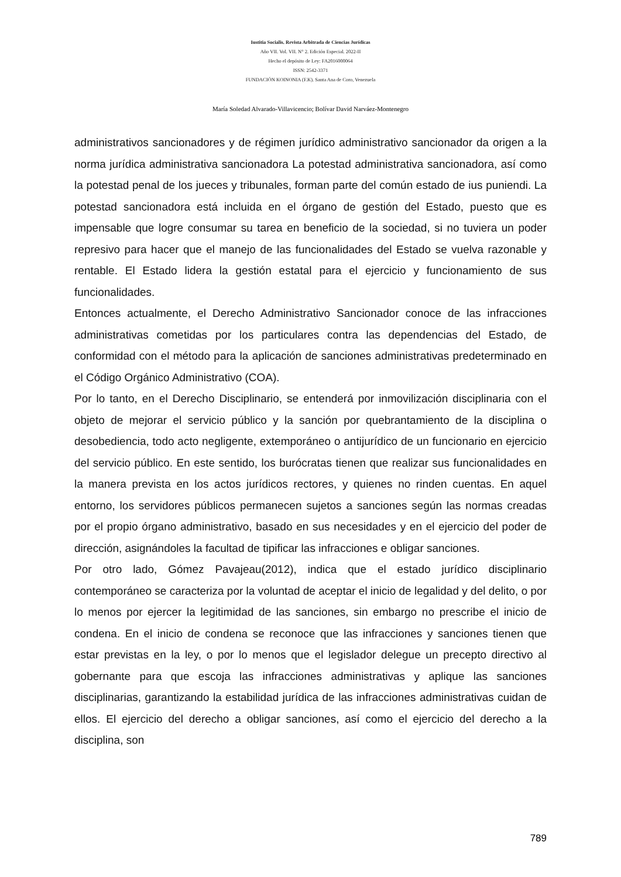Iustitia Socialis. Revista Arbitrada de Ciencias Jurídicas
Año VII. Vol. VII. N° 2. Edición Especial. 2022-II
Hecho el depósito de Ley: FA2016000064
ISSN: 2542-3371
FUNDACIÓN KOINONIA (F.K). Santa Ana de Coro, Venezuela
María Soledad Alvarado-Villavicencio; Bolívar David Narváez-Montenegro
administrativos sancionadores y de régimen jurídico administrativo sancionador da origen a la norma jurídica administrativa sancionadora La potestad administrativa sancionadora, así como la potestad penal de los jueces y tribunales, forman parte del común estado de ius puniendi. La potestad sancionadora está incluida en el órgano de gestión del Estado, puesto que es impensable que logre consumar su tarea en beneficio de la sociedad, si no tuviera un poder represivo para hacer que el manejo de las funcionalidades del Estado se vuelva razonable y rentable. El Estado lidera la gestión estatal para el ejercicio y funcionamiento de sus funcionalidades.
Entonces actualmente, el Derecho Administrativo Sancionador conoce de las infracciones administrativas cometidas por los particulares contra las dependencias del Estado, de conformidad con el método para la aplicación de sanciones administrativas predeterminado en el Código Orgánico Administrativo (COA).
Por lo tanto, en el Derecho Disciplinario, se entenderá por inmovilización disciplinaria con el objeto de mejorar el servicio público y la sanción por quebrantamiento de la disciplina o desobediencia, todo acto negligente, extemporáneo o antijurídico de un funcionario en ejercicio del servicio público. En este sentido, los burócratas tienen que realizar sus funcionalidades en la manera prevista en los actos jurídicos rectores, y quienes no rinden cuentas. En aquel entorno, los servidores públicos permanecen sujetos a sanciones según las normas creadas por el propio órgano administrativo, basado en sus necesidades y en el ejercicio del poder de dirección, asignándoles la facultad de tipificar las infracciones e obligar sanciones.
Por otro lado, Gómez Pavajeau(2012), indica que el estado jurídico disciplinario contemporáneo se caracteriza por la voluntad de aceptar el inicio de legalidad y del delito, o por lo menos por ejercer la legitimidad de las sanciones, sin embargo no prescribe el inicio de condena. En el inicio de condena se reconoce que las infracciones y sanciones tienen que estar previstas en la ley, o por lo menos que el legislador delegue un precepto directivo al gobernante para que escoja las infracciones administrativas y aplique las sanciones disciplinarias, garantizando la estabilidad jurídica de las infracciones administrativas cuidan de ellos. El ejercicio del derecho a obligar sanciones, así como el ejercicio del derecho a la disciplina, son
789